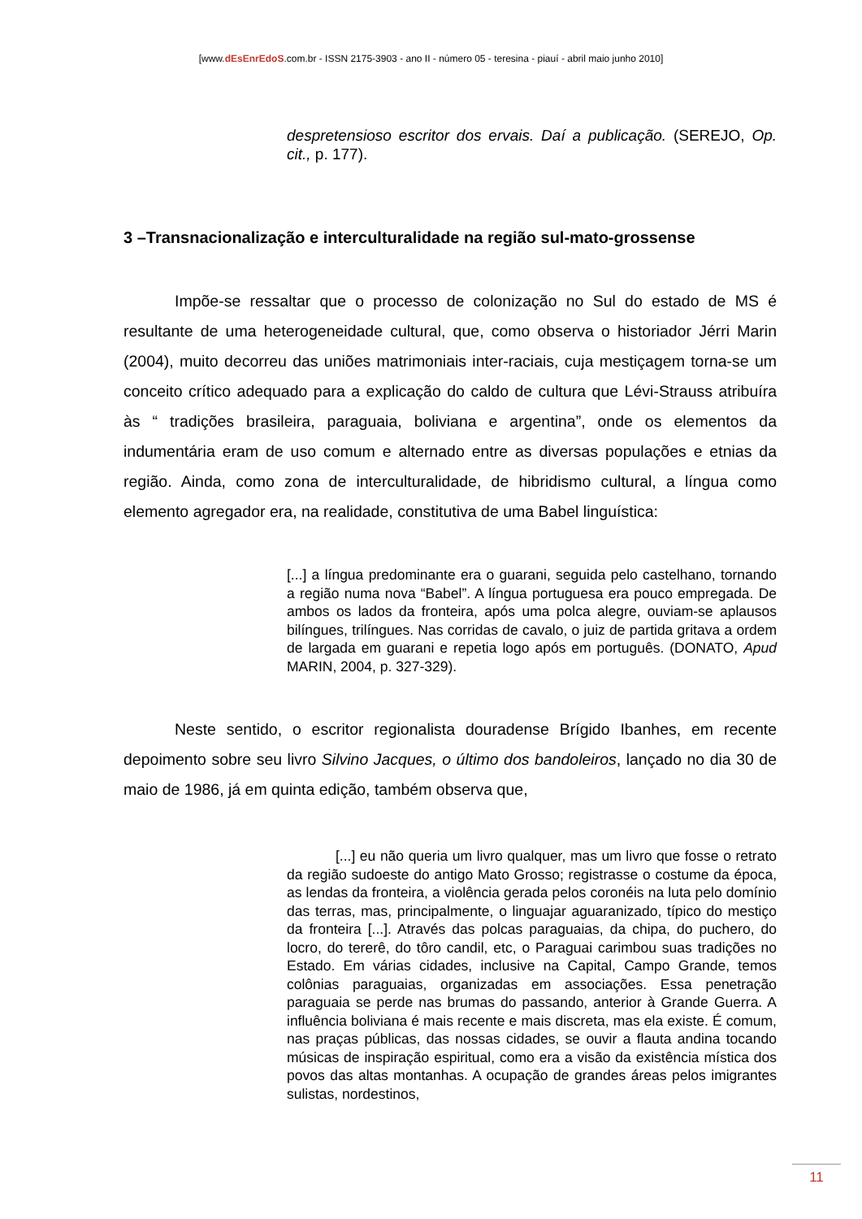[www.dEsEnrEdoS.com.br - ISSN 2175-3903 - ano II - número 05 - teresina - piauí - abril maio junho 2010]
despretensioso escritor dos ervais. Daí a publicação. (SEREJO, Op. cit., p. 177).
3 –Transnacionalização e interculturalidade na região sul-mato-grossense
Impõe-se ressaltar que o processo de colonização no Sul do estado de MS é resultante de uma heterogeneidade cultural, que, como observa o historiador Jérri Marin (2004), muito decorreu das uniões matrimoniais inter-raciais, cuja mestiçagem torna-se um conceito crítico adequado para a explicação do caldo de cultura que Lévi-Strauss atribuíra às “ tradições brasileira, paraguaia, boliviana e argentina”, onde os elementos da indumentária eram de uso comum e alternado entre as diversas populações e etnias da região. Ainda, como zona de interculturalidade, de hibridismo cultural, a língua como elemento agregador era, na realidade, constitutiva de uma Babel linguística:
[...] a língua predominante era o guarani, seguida pelo castelhano, tornando a região numa nova “Babel”. A língua portuguesa era pouco empregada. De ambos os lados da fronteira, após uma polca alegre, ouviam-se aplausos bilíngues, trilíngues. Nas corridas de cavalo, o juiz de partida gritava a ordem de largada em guarani e repetia logo após em português. (DONATO, Apud MARIN, 2004, p. 327-329).
Neste sentido, o escritor regionalista douradense Brígido Ibanhes, em recente depoimento sobre seu livro Silvino Jacques, o último dos bandoleiros, lançado no dia 30 de maio de 1986, já em quinta edição, também observa que,
[...] eu não queria um livro qualquer, mas um livro que fosse o retrato da região sudoeste do antigo Mato Grosso; registrasse o costume da época, as lendas da fronteira, a violência gerada pelos coronéis na luta pelo domínio das terras, mas, principalmente, o linguajar aguaranizado, típico do mestiço da fronteira [...]. Através das polcas paraguaias, da chipa, do puchero, do locro, do tererê, do tôro candil, etc, o Paraguai carimbou suas tradições no Estado. Em várias cidades, inclusive na Capital, Campo Grande, temos colônias paraguaias, organizadas em associações. Essa penetração paraguaia se perde nas brumas do passando, anterior à Grande Guerra. A influência boliviana é mais recente e mais discreta, mas ela existe. É comum, nas praças públicas, das nossas cidades, se ouvir a flauta andina tocando músicas de inspiração espiritual, como era a visão da existência mística dos povos das altas montanhas. A ocupação de grandes áreas pelos imigrantes sulistas, nordestinos,
11